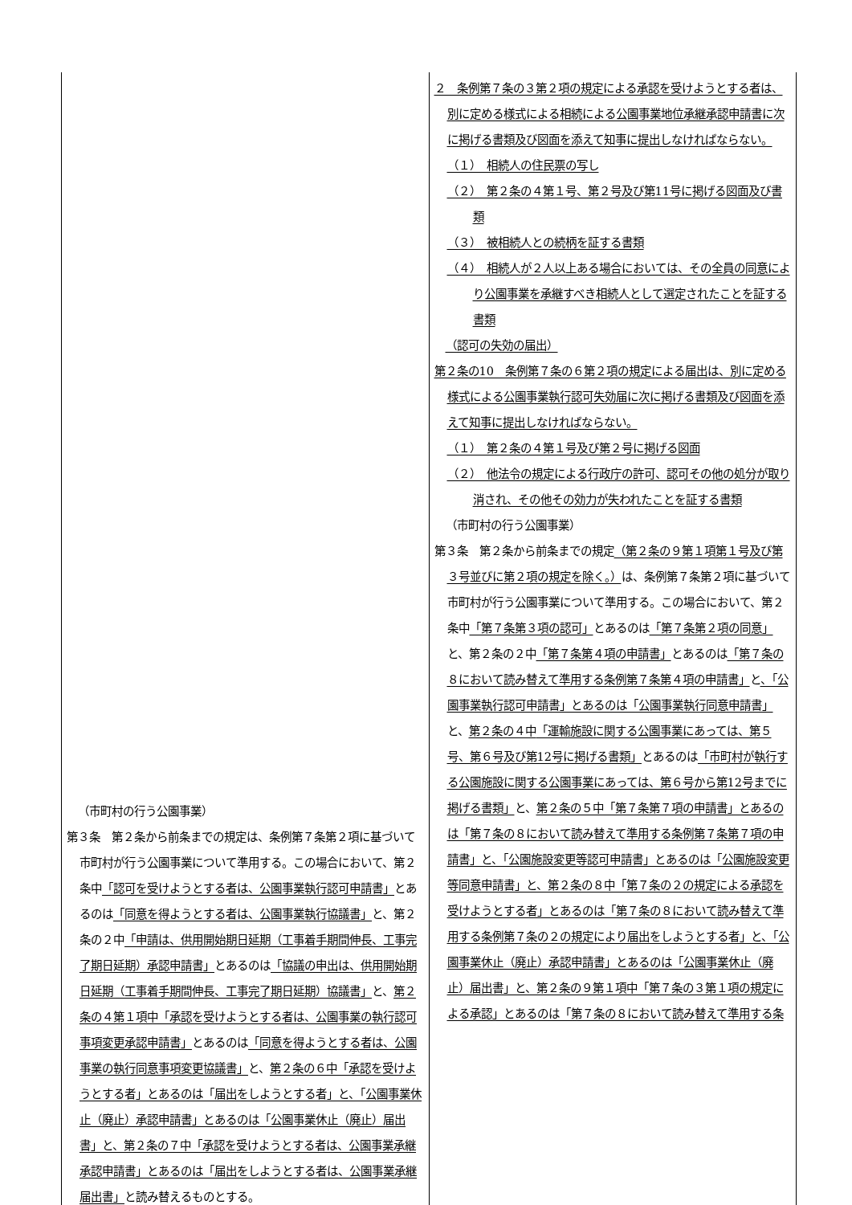| （市町村の行う公園事業） 第３条 第２条から前条までの規定は、条例第７条第２項に基づいて市町村が行う公園事業について準用する。この場合において、第２条中 「認可を受けようとする者は、公園事業執行認可申請書」 とあるのは 「同意を得ようとする者は、公園事業執行協議書」 と、第２条の２中 「申請は、供用開始期日延期（工事着手期間伸長、工事完了期日延期）承認申請書」 とあるのは 「協議の申出は、供用開始期日延期（工事着手期間伸長、工事完了期日延期）協議書」 と、 第２条の４第１項中 「承認を受けようとする者は、公園事業の執行認可事項変更承認申請書」 とあるのは 「同意を得ようとする者は、公園事業の執行同意事項変更協議書」 と、 第２条の６中「承認を受けようとする者」とあるのは「届出をしようとする者」と、「公園事業休止（廃止）承認申請書」とあるのは「公園事業休止（廃止）届出書」と、第２条の７中「承認を受けようとする者は、公園事業承継承認申請書」とあるのは「届出をしようとする者は、公園事業承継届出書」 と読み替えるものとする。 | ２ 条例第７条の３第２項の規定による承認を受けようとする者は、別に定める様式による相続による公園事業地位承継承認申請書に次に掲げる書類及び図面を添えて知事に提出しなければならない。 （１） 相続人の住民票の写し （２） 第２条の４第１号、第２号及び第11号に掲げる図面及び書類 （３） 被相続人との続柄を証する書類 （４） 相続人が２人以上ある場合においては、その全員の同意により公園事業を承継すべき相続人として選定されたことを証する書類 （認可の失効の届出） 第２条の10 条例第７条の６第２項の規定による届出は、別に定める様式による公園事業執行認可失効届に次に掲げる書類及び図面を添えて知事に提出しなければならない。 （１） 第２条の４第１号及び第２号に掲げる図面 （２） 他法令の規定による行政庁の許可、認可その他の処分が取り消され、その他その効力が失われたことを証する書類 （市町村の行う公園事業） 第３条 第２条から前条までの規定 （第２条の９第１項第１号及び第３号並びに第２項の規定を除く。） は、条例第７条第２項に基づいて市町村が行う公園事業について準用する。この場合において、第２条中 「第７条第３項の認可」 とあるのは 「第７条第２項の同意」 と、第２条の２中 「第７条第４項の申請書」 とあるのは 「第７条の８において読み替えて準用する条例第７条第４項の申請書」 と 、「公園事業執行認可申請書」とあるのは「公園事業執行同意申請書」 と、 第２条の４中 「運輸施設に関する公園事業にあっては、第５号、第６号及び第12号に掲げる書類」 とあるのは 「市町村が執行する公園施設に関する公園事業にあっては、第６号から第12号までに掲げる書類」 と、 第２条の５中「第７条第７項の申請書」とあるのは「第７条の８において読み替えて準用する条例第７条第７項の申請書」と、「公園施設変更等認可申請書」とあるのは「公園施設変更等同意申請書」と、第２条の８中「第７条の２の規定による承認を受けようとする者」とあるのは「第７条の８において読み替えて準用する条例第７条の２の規定により届出をしようとする者」と、「公園事業休止（廃止）承認申請書」とあるのは「公園事業休止（廃止）届出書」と、第２条の９第１項中「第７条の３第１項の規定による承認」とあるのは「第７条の８において読み替えて準用する条 |